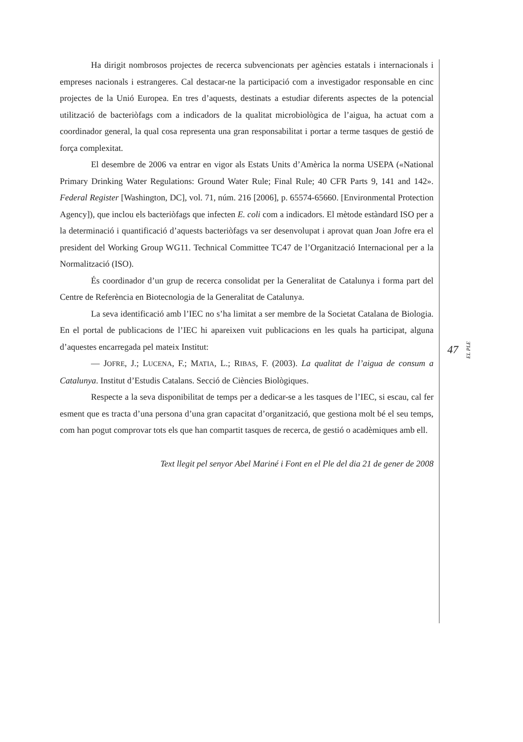Ha dirigit nombrosos projectes de recerca subvencionats per agències estatals i internacionals i empreses nacionals i estrangeres. Cal destacar-ne la participació com a investigador responsable en cinc projectes de la Unió Europea. En tres d’aquests, destinats a estudiar diferents aspectes de la potencial utilització de bacteriòfags com a indicadors de la qualitat microbiològica de l’aigua, ha actuat com a coordinador general, la qual cosa representa una gran responsabilitat i portar a terme tasques de gestió de força complexitat.
El desembre de 2006 va entrar en vigor als Estats Units d’Amèrica la norma USEPA («National Primary Drinking Water Regulations: Ground Water Rule; Final Rule; 40 CFR Parts 9, 141 and 142». Federal Register [Washington, DC], vol. 71, núm. 216 [2006], p. 65574-65660. [Environmental Protection Agency]), que inclou els bacteriòfags que infecten E. coli com a indicadors. El mètode estàndard ISO per a la determinació i quantificació d’aquests bacteriòfags va ser desenvolupat i aprovat quan Joan Jofre era el president del Working Group WG11. Technical Committee TC47 de l’Organització Internacional per a la Normalització (ISO).
És coordinador d’un grup de recerca consolidat per la Generalitat de Catalunya i forma part del Centre de Referència en Biotecnologia de la Generalitat de Catalunya.
La seva identificació amb l’IEC no s’ha limitat a ser membre de la Societat Catalana de Biologia. En el portal de publicacions de l’IEC hi apareixen vuit publicacions en les quals ha participat, alguna d’aquestes encarregada pel mateix Institut:
— JOFRE, J.; LUCENA, F.; MATIA, L.; RIBAS, F. (2003). La qualitat de l’aigua de consum a Catalunya. Institut d’Estudis Catalans. Secció de Ciències Biològiques.
Respecte a la seva disponibilitat de temps per a dedicar-se a les tasques de l’IEC, si escau, cal fer esment que es tracta d’una persona d’una gran capacitat d’organització, que gestiona molt bé el seu temps, com han pogut comprovar tots els que han compartit tasques de recerca, de gestió o acadèmiques amb ell.
Text llegit pel senyor Abel Mariné i Font en el Ple del dia 21 de gener de 2008
47 EL PLE